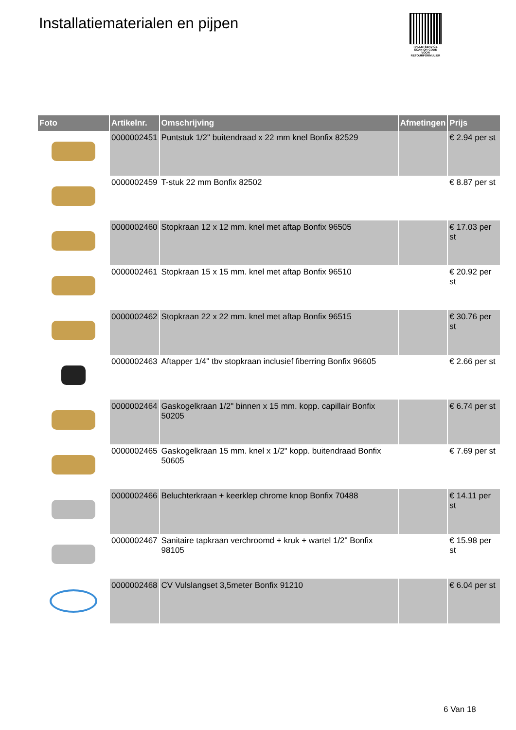Installatiematerialen en pijpen
PALLETSERVICE
SCAN QR-CODE VOOR RETOURFORMULIER
| Foto | Artikelnr. | Omschrijving | Afmetingen | Prijs |
| --- | --- | --- | --- | --- |
| | 0000002451 | Puntstuk 1/2" buitendraad x 22 mm knel Bonfix 82529 | | € 2.94 per st |
| | 0000002459 | T-stuk 22 mm Bonfix 82502 | | € 8.87 per st |
| | 0000002460 | Stopkraan 12 x 12 mm. knel met aftap Bonfix 96505 | | € 17.03 per st |
| | 0000002461 | Stopkraan 15 x 15 mm. knel met aftap Bonfix 96510 | | € 20.92 per st |
| | 0000002462 | Stopkraan 22 x 22 mm. knel met aftap Bonfix 96515 | | € 30.76 per st |
| | 0000002463 | Aftapper 1/4" tbv stopkraan inclusief fiberring Bonfix 96605 | | € 2.66 per st |
| | 0000002464 | Gaskogelkraan 1/2" binnen x 15 mm. kopp. capillair Bonfix 50205 | | € 6.74 per st |
| | 0000002465 | Gaskogelkraan 15 mm. knel x 1/2" kopp. buitendraad Bonfix 50605 | | € 7.69 per st |
| | 0000002466 | Beluchterkraan + keerklep chrome knop Bonfix 70488 | | € 14.11 per st |
| | 0000002467 | Sanitaire tapkraan verchroomd + kruk + wartel 1/2" Bonfix 98105 | | € 15.98 per st |
| | 0000002468 | CV Vulslangset 3,5meter Bonfix 91210 | | € 6.04 per st |
6 Van 18